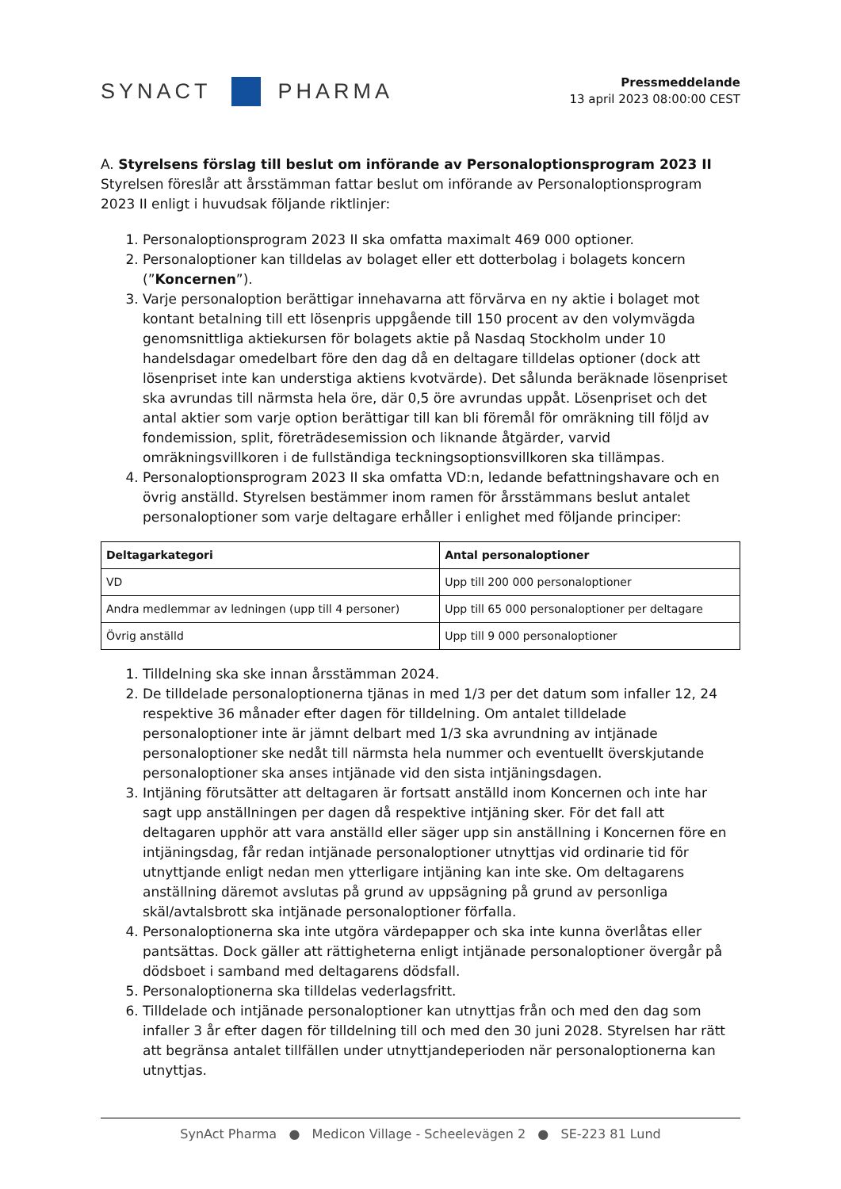SYNACT
PHARMA
Pressmeddelande
13 april 2023 08:00:00 CEST
A. Styrelsens förslag till beslut om införande av Personaloptionsprogram 2023 II
Styrelsen föreslår att årsstämman fattar beslut om införande av Personaloptionsprogram 2023 II enligt i huvudsak följande riktlinjer:
1. Personaloptionsprogram 2023 II ska omfatta maximalt 469 000 optioner.
2. Personaloptioner kan tilldelas av bolaget eller ett dotterbolag i bolagets koncern (”Koncernen”).
3. Varje personaloption berättigar innehavarna att förvärva en ny aktie i bolaget mot kontant betalning till ett lösenpris uppgående till 150 procent av den volymvägda genomsnittliga aktiekursen för bolagets aktie på Nasdaq Stockholm under 10 handelsdagar omedelbart före den dag då en deltagare tilldelas optioner (dock att lösenpriset inte kan understiga aktiens kvotvärde). Det sålunda beräknade lösenpriset ska avrundas till närmsta hela öre, där 0,5 öre avrundas uppåt. Lösenpriset och det antal aktier som varje option berättigar till kan bli föremål för omräkning till följd av fondemission, split, företrädesemission och liknande åtgärder, varvid omräkningsvillkoren i de fullständiga teckningsoptionsvillkoren ska tillämpas.
4. Personaloptionsprogram 2023 II ska omfatta VD:n, ledande befattningshavare och en övrig anställd. Styrelsen bestämmer inom ramen för årsstämmans beslut antalet personaloptioner som varje deltagare erhåller i enlighet med följande principer:
| Deltagarkategori | Antal personaloptioner |
| --- | --- |
| VD | Upp till 200 000 personaloptioner |
| Andra medlemmar av ledningen (upp till 4 personer) | Upp till 65 000 personaloptioner per deltagare |
| Övrig anställd | Upp till 9 000 personaloptioner |
1. Tilldelning ska ske innan årsstämman 2024.
2. De tilldelade personaloptionerna tjänas in med 1/3 per det datum som infaller 12, 24 respektive 36 månader efter dagen för tilldelning. Om antalet tilldelade personaloptioner inte är jämnt delbart med 1/3 ska avrundning av intjänade personaloptioner ske nedåt till närmsta hela nummer och eventuellt överskjutande personaloptioner ska anses intjänade vid den sista intjäningsdagen.
3. Intjäning förutsätter att deltagaren är fortsatt anställd inom Koncernen och inte har sagt upp anställningen per dagen då respektive intjäning sker. För det fall att deltagaren upphör att vara anställd eller säger upp sin anställning i Koncernen före en intjäningsdag, får redan intjänade personaloptioner utnyttjas vid ordinarie tid för utnyttjande enligt nedan men ytterligare intjäning kan inte ske. Om deltagarens anställning däremot avslutas på grund av uppsägning på grund av personliga skäl/avtalsbrott ska intjänade personaloptioner förfalla.
4. Personaloptionerna ska inte utgöra värdepapper och ska inte kunna överlåtas eller pantsättas. Dock gäller att rättigheterna enligt intjänade personaloptioner övergår på dödsboet i samband med deltagarens dödsfall.
5. Personaloptionerna ska tilldelas vederlagsfritt.
6. Tilldelade och intjänade personaloptioner kan utnyttjas från och med den dag som infaller 3 år efter dagen för tilldelning till och med den 30 juni 2028. Styrelsen har rätt att begränsa antalet tillfällen under utnyttjandeperioden när personaloptionerna kan utnyttjas.
SynAct Pharma ● Medicon Village - Scheelevägen 2 ● SE-223 81 Lund